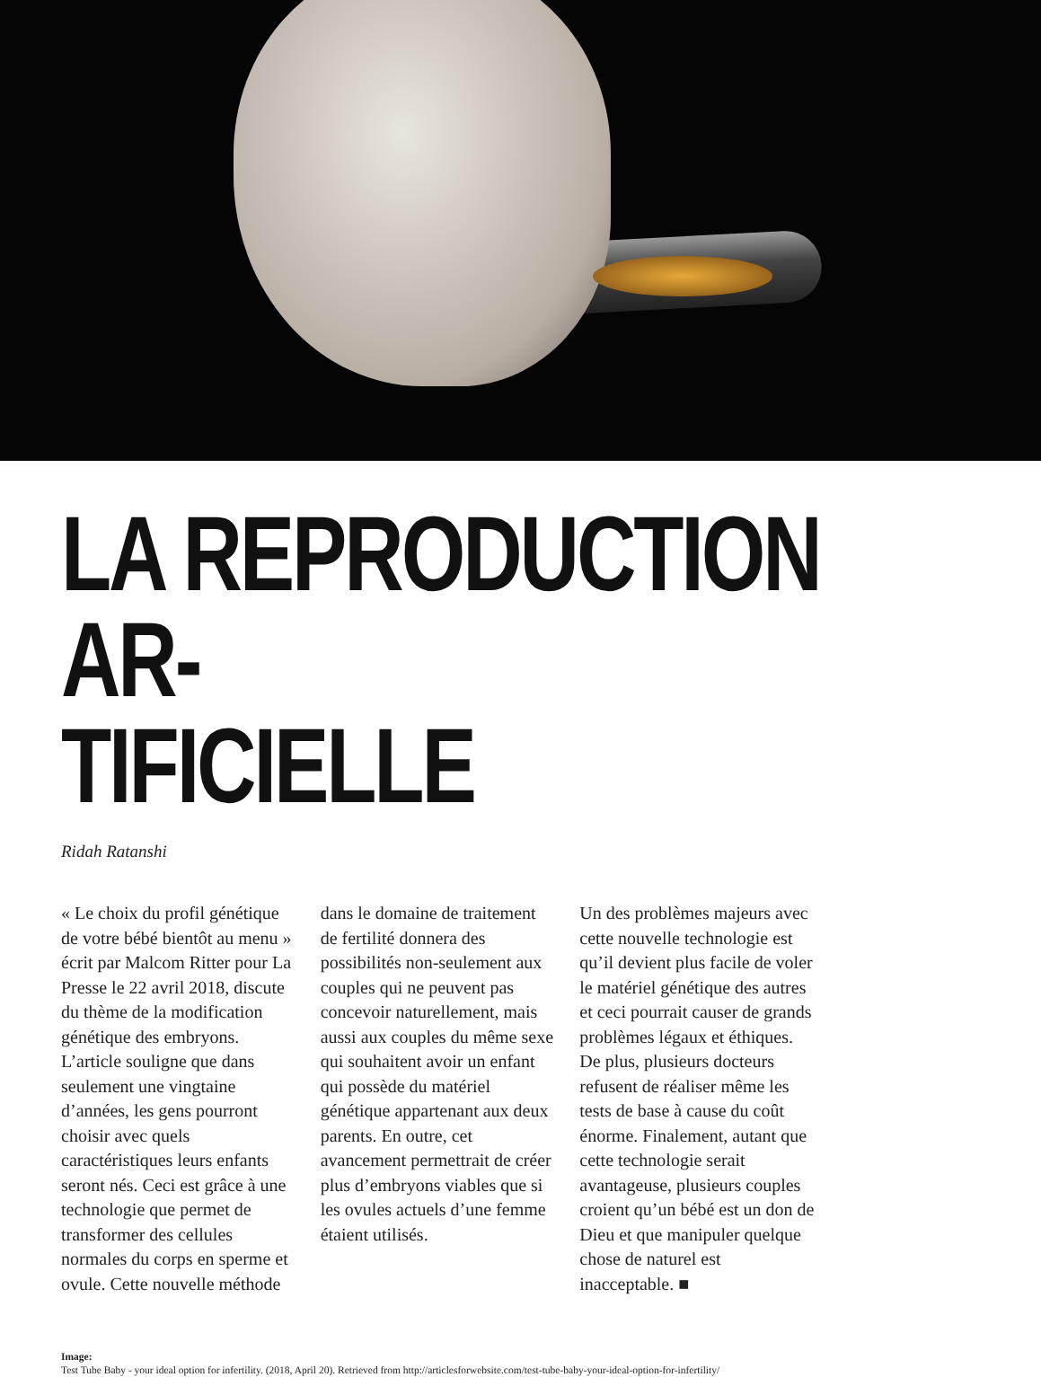LA REPRODUCTION AR-
TIFICIELLE
Ridah Ratanshi
« Le choix du profil génétique de votre bébé bientôt au menu » écrit par Malcom Ritter pour La Presse le 22 avril 2018, discute du thème de la modification génétique des embryons. L’article souligne que dans seulement une vingtaine d’années, les gens pourront choisir avec quels caractéristiques leurs enfants seront nés. Ceci est grâce à une technologie que permet de transformer des cellules normales du corps en sperme et ovule. Cette nouvelle méthode dans le domaine de traitement de fertilité donnera des possibilités non-seulement aux couples qui ne peuvent pas concevoir naturellement, mais aussi aux couples du même sexe qui souhaitent avoir un enfant qui possède du matériel génétique appartenant aux deux parents. En outre, cet avancement permettrait de créer plus d’embryons viables que si les ovules actuels d’une femme étaient utilisés.
Un des problèmes majeurs avec cette nouvelle technologie est qu’il devient plus facile de voler le matériel génétique des autres et ceci pourrait causer de grands problèmes légaux et éthiques. De plus, plusieurs docteurs refusent de réaliser même les tests de base à cause du coût énorme. Finalement, autant que cette technologie serait avantageuse, plusieurs couples croient qu’un bébé est un don de Dieu et que manipuler quelque chose de naturel est inacceptable. ■
Image:
Test Tube Baby - your ideal option for infertility. (2018, April 20). Retrieved from http://articlesforwebsite.com/test-tube-baby-your-ideal-option-for-infertility/